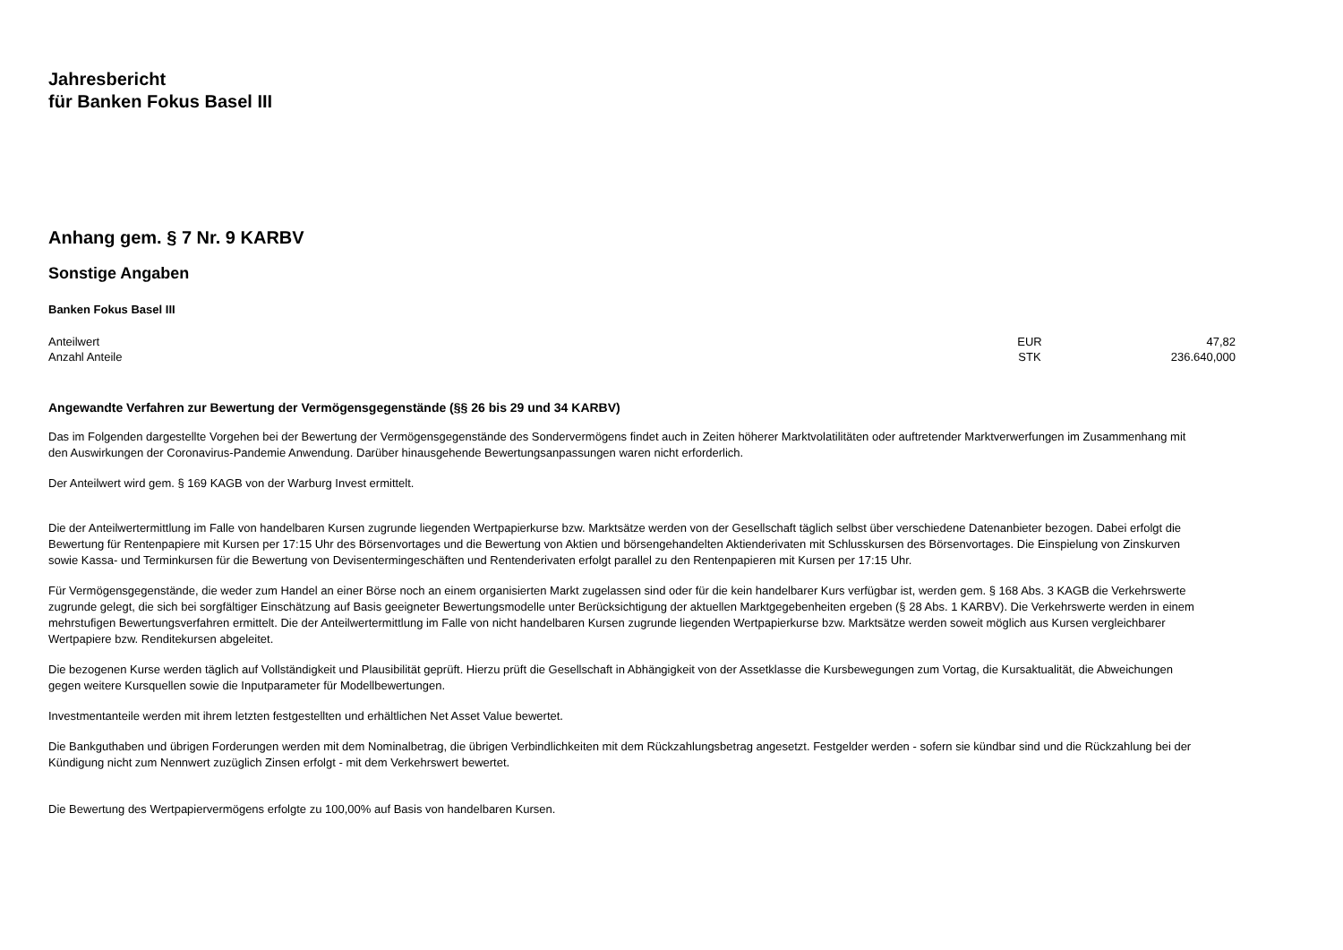Jahresbericht
für Banken Fokus Basel III
Anhang gem. § 7 Nr. 9 KARBV
Sonstige Angaben
Banken Fokus Basel III
| Anteilwert | EUR | 47,82 |
| Anzahl Anteile | STK | 236.640,000 |
Angewandte Verfahren zur Bewertung der Vermögensgegenstände (§§ 26 bis 29 und 34 KARBV)
Das im Folgenden dargestellte Vorgehen bei der Bewertung der Vermögensgegenstände des Sondervermögens findet auch in Zeiten höherer Marktvolatilitäten oder auftretender Marktverwerfungen im Zusammenhang mit den Auswirkungen der Coronavirus-Pandemie Anwendung. Darüber hinausgehende Bewertungsanpassungen waren nicht erforderlich.
Der Anteilwert wird gem. § 169 KAGB von der Warburg Invest ermittelt.
Die der Anteilwertermittlung im Falle von handelbaren Kursen zugrunde liegenden Wertpapierkurse bzw. Marktsätze werden von der Gesellschaft täglich selbst über verschiedene Datenanbieter bezogen. Dabei erfolgt die Bewertung für Rentenpapiere mit Kursen per 17:15 Uhr des Börsenvortages und die Bewertung von Aktien und börsengehandelten Aktienderivaten mit Schlusskursen des Börsenvortages. Die Einspielung von Zinskurven sowie Kassa- und Terminkursen für die Bewertung von Devisentermingeschäften und Rentenderivaten erfolgt parallel zu den Rentenpapieren mit Kursen per 17:15 Uhr.
Für Vermögensgegenstände, die weder zum Handel an einer Börse noch an einem organisierten Markt zugelassen sind oder für die kein handelbarer Kurs verfügbar ist, werden gem. § 168 Abs. 3 KAGB die Verkehrswerte zugrunde gelegt, die sich bei sorgfältiger Einschätzung auf Basis geeigneter Bewertungsmodelle unter Berücksichtigung der aktuellen Marktgegebenheiten ergeben (§ 28 Abs. 1 KARBV). Die Verkehrswerte werden in einem mehrstufigen Bewertungsverfahren ermittelt. Die der Anteilwertermittlung im Falle von nicht handelbaren Kursen zugrunde liegenden Wertpapierkurse bzw. Marktsätze werden soweit möglich aus Kursen vergleichbarer Wertpapiere bzw. Renditekursen abgeleitet.
Die bezogenen Kurse werden täglich auf Vollständigkeit und Plausibilität geprüft. Hierzu prüft die Gesellschaft in Abhängigkeit von der Assetklasse die Kursbewegungen zum Vortag, die Kursaktualität, die Abweichungen gegen weitere Kursquellen sowie die Inputparameter für Modellbewertungen.
Investmentanteile werden mit ihrem letzten festgestellten und erhältlichen Net Asset Value bewertet.
Die Bankguthaben und übrigen Forderungen werden mit dem Nominalbetrag, die übrigen Verbindlichkeiten mit dem Rückzahlungsbetrag angesetzt. Festgelder werden - sofern sie kündbar sind und die Rückzahlung bei der Kündigung nicht zum Nennwert zuzüglich Zinsen erfolgt - mit dem Verkehrswert bewertet.
Die Bewertung des Wertpapiervermögens erfolgte zu 100,00% auf Basis von handelbaren Kursen.